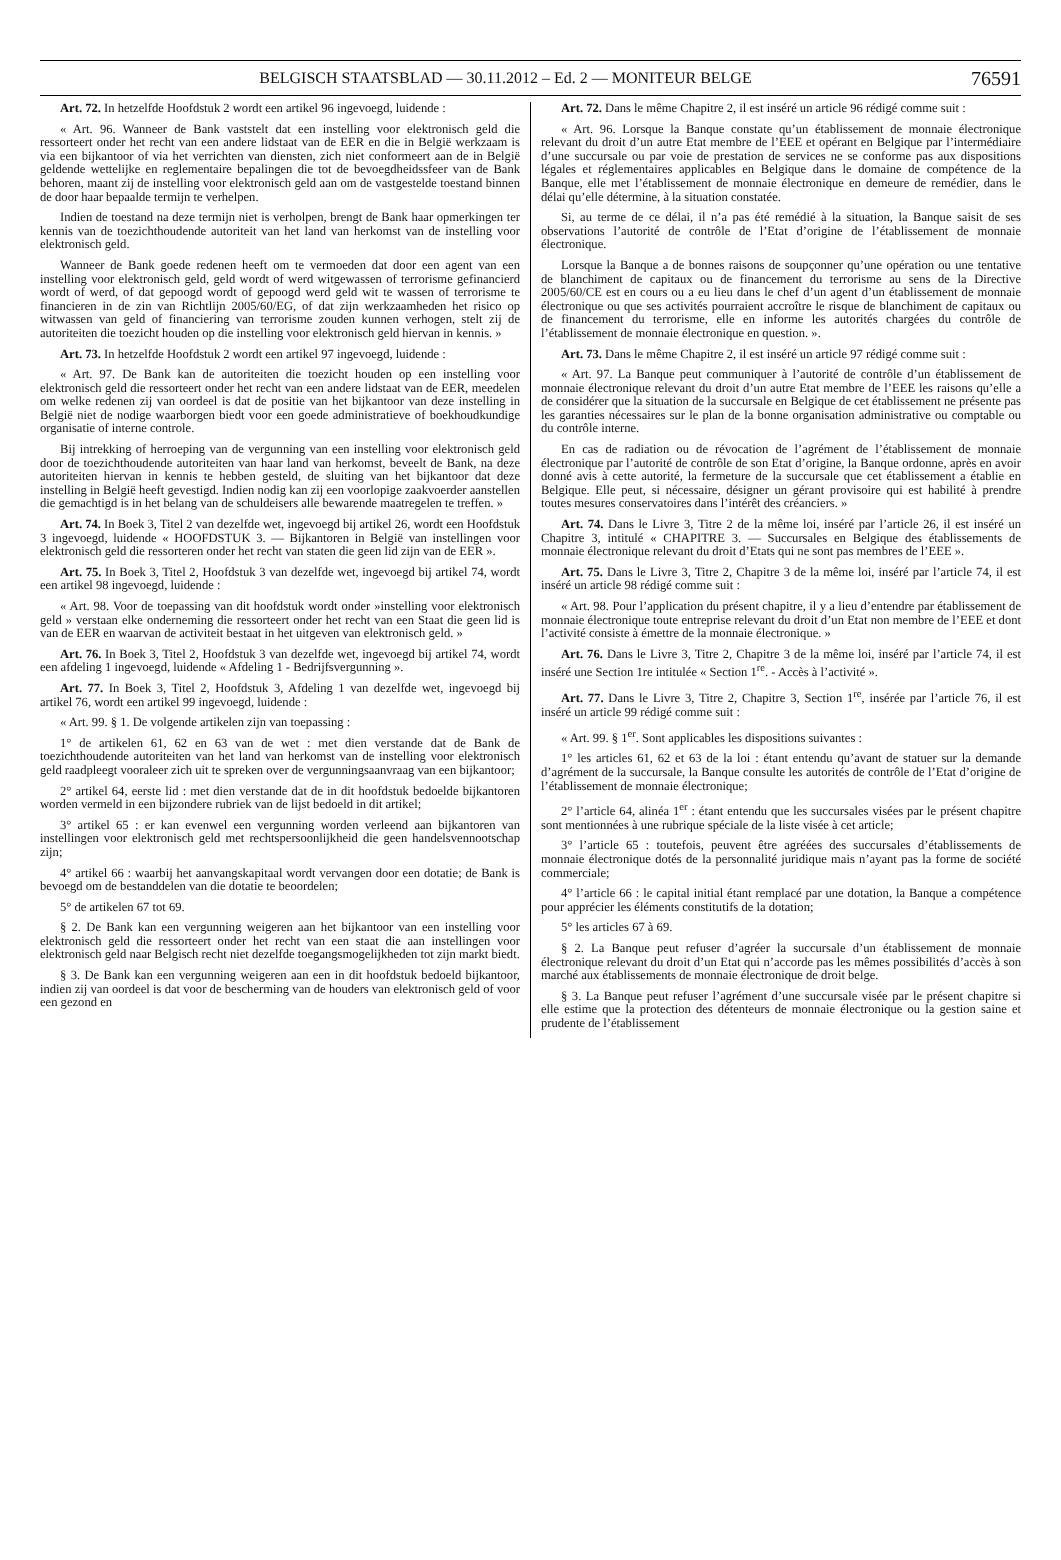BELGISCH STAATSBLAD — 30.11.2012 – Ed. 2 — MONITEUR BELGE 76591
Art. 72. In hetzelfde Hoofdstuk 2 wordt een artikel 96 ingevoegd, luidende :
« Art. 96. Wanneer de Bank vaststelt dat een instelling voor elektronisch geld die ressorteert onder het recht van een andere lidstaat van de EER en die in België werkzaam is via een bijkantoor of via het verrichten van diensten, zich niet conformeert aan de in België geldende wettelijke en reglementaire bepalingen die tot de bevoegdheidssfeer van de Bank behoren, maant zij de instelling voor elektronisch geld aan om de vastgestelde toestand binnen de door haar bepaalde termijn te verhelpen.
Indien de toestand na deze termijn niet is verholpen, brengt de Bank haar opmerkingen ter kennis van de toezichthoudende autoriteit van het land van herkomst van de instelling voor elektronisch geld.
Wanneer de Bank goede redenen heeft om te vermoeden dat door een agent van een instelling voor elektronisch geld, geld wordt of werd witgewassen of terrorisme gefinancierd wordt of werd, of dat gepoogd wordt of gepoogd werd geld wit te wassen of terrorisme te financieren in de zin van Richtlijn 2005/60/EG, of dat zijn werkzaamheden het risico op witwassen van geld of financiering van terrorisme zouden kunnen verhogen, stelt zij de autoriteiten die toezicht houden op die instelling voor elektronisch geld hiervan in kennis. »
Art. 73. In hetzelfde Hoofdstuk 2 wordt een artikel 97 ingevoegd, luidende :
« Art. 97. De Bank kan de autoriteiten die toezicht houden op een instelling voor elektronisch geld die ressorteert onder het recht van een andere lidstaat van de EER, meedelen om welke redenen zij van oordeel is dat de positie van het bijkantoor van deze instelling in België niet de nodige waarborgen biedt voor een goede administratieve of boekhoudkundige organisatie of interne controle.
Bij intrekking of herroeping van de vergunning van een instelling voor elektronisch geld door de toezichthoudende autoriteiten van haar land van herkomst, beveelt de Bank, na deze autoriteiten hiervan in kennis te hebben gesteld, de sluiting van het bijkantoor dat deze instelling in België heeft gevestigd. Indien nodig kan zij een voorlopige zaakvoerder aanstellen die gemachtigd is in het belang van de schuldeisers alle bewarende maatregelen te treffen. »
Art. 74. In Boek 3, Titel 2 van dezelfde wet, ingevoegd bij artikel 26, wordt een Hoofdstuk 3 ingevoegd, luidende « HOOFDSTUK 3. — Bijkantoren in België van instellingen voor elektronisch geld die ressorteren onder het recht van staten die geen lid zijn van de EER ».
Art. 75. In Boek 3, Titel 2, Hoofdstuk 3 van dezelfde wet, ingevoegd bij artikel 74, wordt een artikel 98 ingevoegd, luidende :
« Art. 98. Voor de toepassing van dit hoofdstuk wordt onder »instelling voor elektronisch geld » verstaan elke onderneming die ressorteert onder het recht van een Staat die geen lid is van de EER en waarvan de activiteit bestaat in het uitgeven van elektronisch geld. »
Art. 76. In Boek 3, Titel 2, Hoofdstuk 3 van dezelfde wet, ingevoegd bij artikel 74, wordt een afdeling 1 ingevoegd, luidende « Afdeling 1 - Bedrijfsvergunning ».
Art. 77. In Boek 3, Titel 2, Hoofdstuk 3, Afdeling 1 van dezelfde wet, ingevoegd bij artikel 76, wordt een artikel 99 ingevoegd, luidende :
« Art. 99. § 1. De volgende artikelen zijn van toepassing :
1° de artikelen 61, 62 en 63 van de wet : met dien verstande dat de Bank de toezichthoudende autoriteiten van het land van herkomst van de instelling voor elektronisch geld raadpleegt vooraleer zich uit te spreken over de vergunningsaanvraag van een bijkantoor;
2° artikel 64, eerste lid : met dien verstande dat de in dit hoofdstuk bedoelde bijkantoren worden vermeld in een bijzondere rubriek van de lijst bedoeld in dit artikel;
3° artikel 65 : er kan evenwel een vergunning worden verleend aan bijkantoren van instellingen voor elektronisch geld met rechtspersoonlijkheid die geen handelsvennootschap zijn;
4° artikel 66 : waarbij het aanvangskapitaal wordt vervangen door een dotatie; de Bank is bevoegd om de bestanddelen van die dotatie te beoordelen;
5° de artikelen 67 tot 69.
§ 2. De Bank kan een vergunning weigeren aan het bijkantoor van een instelling voor elektronisch geld die ressorteert onder het recht van een staat die aan instellingen voor elektronisch geld naar Belgisch recht niet dezelfde toegangsmogelijkheden tot zijn markt biedt.
§ 3. De Bank kan een vergunning weigeren aan een in dit hoofdstuk bedoeld bijkantoor, indien zij van oordeel is dat voor de bescherming van de houders van elektronisch geld of voor een gezond en
Art. 72. Dans le même Chapitre 2, il est inséré un article 96 rédigé comme suit :
« Art. 96. Lorsque la Banque constate qu’un établissement de monnaie électronique relevant du droit d’un autre Etat membre de l’EEE et opérant en Belgique par l’intermédiaire d’une succursale ou par voie de prestation de services ne se conforme pas aux dispositions légales et réglementaires applicables en Belgique dans le domaine de compétence de la Banque, elle met l’établissement de monnaie électronique en demeure de remédier, dans le délai qu’elle détermine, à la situation constatée.
Si, au terme de ce délai, il n’a pas été remédié à la situation, la Banque saisit de ses observations l’autorité de contrôle de l’Etat d’origine de l’établissement de monnaie électronique.
Lorsque la Banque a de bonnes raisons de soupçonner qu’une opération ou une tentative de blanchiment de capitaux ou de financement du terrorisme au sens de la Directive 2005/60/CE est en cours ou a eu lieu dans le chef d’un agent d’un établissement de monnaie électronique ou que ses activités pourraient accroître le risque de blanchiment de capitaux ou de financement du terrorisme, elle en informe les autorités chargées du contrôle de l’établissement de monnaie électronique en question. ».
Art. 73. Dans le même Chapitre 2, il est inséré un article 97 rédigé comme suit :
« Art. 97. La Banque peut communiquer à l’autorité de contrôle d’un établissement de monnaie électronique relevant du droit d’un autre Etat membre de l’EEE les raisons qu’elle a de considérer que la situation de la succursale en Belgique de cet établissement ne présente pas les garanties nécessaires sur le plan de la bonne organisation administrative ou comptable ou du contrôle interne.
En cas de radiation ou de révocation de l’agrément de l’établissement de monnaie électronique par l’autorité de contrôle de son Etat d’origine, la Banque ordonne, après en avoir donné avis à cette autorité, la fermeture de la succursale que cet établissement a établie en Belgique. Elle peut, si nécessaire, désigner un gérant provisoire qui est habilité à prendre toutes mesures conservatoires dans l’intérêt des créanciers. »
Art. 74. Dans le Livre 3, Titre 2 de la même loi, inséré par l’article 26, il est inséré un Chapitre 3, intitulé « CHAPITRE 3. — Succursales en Belgique des établissements de monnaie électronique relevant du droit d’Etats qui ne sont pas membres de l’EEE ».
Art. 75. Dans le Livre 3, Titre 2, Chapitre 3 de la même loi, inséré par l’article 74, il est inséré un article 98 rédigé comme suit :
« Art. 98. Pour l’application du présent chapitre, il y a lieu d’entendre par établissement de monnaie électronique toute entreprise relevant du droit d’un Etat non membre de l’EEE et dont l’activité consiste à émettre de la monnaie électronique. »
Art. 76. Dans le Livre 3, Titre 2, Chapitre 3 de la même loi, inséré par l’article 74, il est inséré une Section 1re intitulée « Section 1<sup>re</sup>. - Accès à l’activité ».
Art. 77. Dans le Livre 3, Titre 2, Chapitre 3, Section 1<sup>re</sup>, insérée par l’article 76, il est inséré un article 99 rédigé comme suit :
« Art. 99. § 1<sup>er</sup>. Sont applicables les dispositions suivantes :
1° les articles 61, 62 et 63 de la loi : étant entendu qu’avant de statuer sur la demande d’agrément de la succursale, la Banque consulte les autorités de contrôle de l’Etat d’origine de l’établissement de monnaie électronique;
2° l’article 64, alinéa 1<sup>er</sup> : étant entendu que les succursales visées par le présent chapitre sont mentionnées à une rubrique spéciale de la liste visée à cet article;
3° l’article 65 : toutefois, peuvent être agréées des succursales d’établissements de monnaie électronique dotés de la personnalité juridique mais n’ayant pas la forme de société commerciale;
4° l’article 66 : le capital initial étant remplacé par une dotation, la Banque a compétence pour apprécier les éléments constitutifs de la dotation;
5° les articles 67 à 69.
§ 2. La Banque peut refuser d’agréer la succursale d’un établissement de monnaie électronique relevant du droit d’un Etat qui n’accorde pas les mêmes possibilités d’accès à son marché aux établissements de monnaie électronique de droit belge.
§ 3. La Banque peut refuser l’agrément d’une succursale visée par le présent chapitre si elle estime que la protection des détenteurs de monnaie électronique ou la gestion saine et prudente de l’établissement